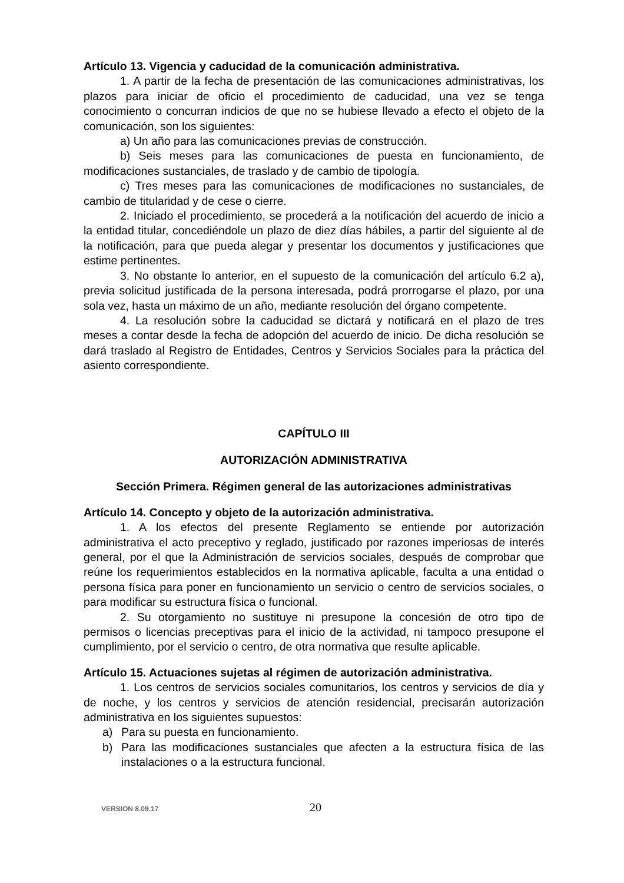Artículo 13. Vigencia y caducidad de la comunicación administrativa.
1. A partir de la fecha de presentación de las comunicaciones administrativas, los plazos para iniciar de oficio el procedimiento de caducidad, una vez se tenga conocimiento o concurran indicios de que no se hubiese llevado a efecto el objeto de la comunicación, son los siguientes:
a) Un año para las comunicaciones previas de construcción.
b) Seis meses para las comunicaciones de puesta en funcionamiento, de modificaciones sustanciales, de traslado y de cambio de tipología.
c) Tres meses para las comunicaciones de modificaciones no sustanciales, de cambio de titularidad y de cese o cierre.
2. Iniciado el procedimiento, se procederá a la notificación del acuerdo de inicio a la entidad titular, concediéndole un plazo de diez días hábiles, a partir del siguiente al de la notificación, para que pueda alegar y presentar los documentos y justificaciones que estime pertinentes.
3. No obstante lo anterior, en el supuesto de la comunicación del artículo 6.2 a), previa solicitud justificada de la persona interesada, podrá prorrogarse el plazo, por una sola vez, hasta un máximo de un año, mediante resolución del órgano competente.
4. La resolución sobre la caducidad se dictará y notificará en el plazo de tres meses a contar desde la fecha de adopción del acuerdo de inicio. De dicha resolución se dará traslado al Registro de Entidades, Centros y Servicios Sociales para la práctica del asiento correspondiente.
CAPÍTULO III
AUTORIZACIÓN ADMINISTRATIVA
Sección Primera. Régimen general de las autorizaciones administrativas
Artículo 14. Concepto y objeto de la autorización administrativa.
1. A los efectos del presente Reglamento se entiende por autorización administrativa el acto preceptivo y reglado, justificado por razones imperiosas de interés general, por el que la Administración de servicios sociales, después de comprobar que reúne los requerimientos establecidos en la normativa aplicable, faculta a una entidad o persona física para poner en funcionamiento un servicio o centro de servicios sociales, o para modificar su estructura física o funcional.
2. Su otorgamiento no sustituye ni presupone la concesión de otro tipo de permisos o licencias preceptivas para el inicio de la actividad, ni tampoco presupone el cumplimiento, por el servicio o centro, de otra normativa que resulte aplicable.
Artículo 15. Actuaciones sujetas al régimen de autorización administrativa.
1. Los centros de servicios sociales comunitarios, los centros y servicios de día y de noche, y los centros y servicios de atención residencial, precisarán autorización administrativa en los siguientes supuestos:
a) Para su puesta en funcionamiento.
b) Para las modificaciones sustanciales que afecten a la estructura física de las instalaciones o a la estructura funcional.
VERSION 8.09.17 20